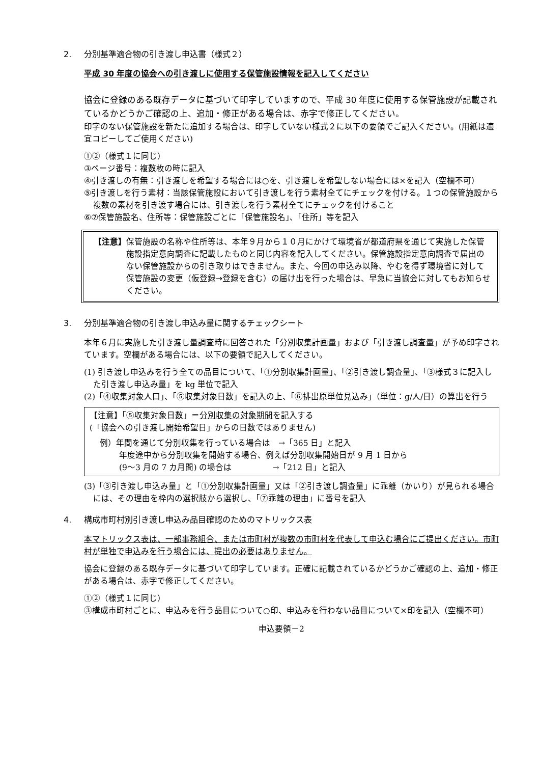2. 分別基準適合物の引き渡し申込書（様式２）
平成 30 年度の協会への引き渡しに使用する保管施設情報を記入してください
協会に登録のある既存データに基づいて印字していますので、平成 30 年度に使用する保管施設が記載されているかどうかご確認の上、追加・修正がある場合は、赤字で修正してください。
印字のない保管施設を新たに追加する場合は、印字していない様式２に以下の要領でご記入ください。(用紙は適宜コピーしてご使用ください)
①②（様式１に同じ）
③ページ番号：複数枚の時に記入
④引き渡しの有無：引き渡しを希望する場合には○を、引き渡しを希望しない場合には×を記入（空欄不可）
⑤引き渡しを行う素材：当該保管施設において引き渡しを行う素材全てにチェックを付ける。１つの保管施設から複数の素材を引き渡す場合には、引き渡しを行う素材全てにチェックを付けること
⑥⑦保管施設名、住所等：保管施設ごとに「保管施設名」、「住所」等を記入
【注意】 保管施設の名称や住所等は、本年９月から１０月にかけて環境省が都道府県を通じて実施した保管施設指定意向調査に記載したものと同じ内容を記入してください。保管施設指定意向調査で届出のない保管施設からの引き取りはできません。また、今回の申込み以降、やむを得ず環境省に対して保管施設の変更（仮登録→登録を含む）の届け出を行った場合は、早急に当協会に対してもお知らせください。
3. 分別基準適合物の引き渡し申込み量に関するチェックシート
本年６月に実施した引き渡し量調査時に回答された「分別収集計画量」および「引き渡し調査量」が予め印字されています。空欄がある場合には、以下の要領で記入してください。
(1) 引き渡し申込みを行う全ての品目について、「①分別収集計画量」、「②引き渡し調査量」、「③様式３に記入した引き渡し申込み量」を kg 単位で記入
(2)「④収集対象人口」、「⑤収集対象日数」を記入の上、「⑥排出原単位見込み」（単位：g/人/日）の算出を行う
【注意】「⑤収集対象日数」＝分別収集の対象期間を記入する
(「協会への引き渡し開始希望日」からの日数ではありません)
例）年間を通じて分別収集を行っている場合は　→「365 日」と記入
年度途中から分別収集を開始する場合、例えば分別収集開始日が 9 月 1 日から
(9〜3 月の 7 カ月間) の場合は　　　　　→「212 日」と記入
(3)「③引き渡し申込み量」と「①分別収集計画量」又は「②引き渡し調査量」に乖離（かいり）が見られる場合には、その理由を枠内の選択肢から選択し、「⑦乖離の理由」に番号を記入
4. 構成市町村別引き渡し申込み品目確認のためのマトリックス表
本マトリックス表は、一部事務組合、または市町村が複数の市町村を代表して申込む場合にご提出ください。市町村が単独で申込みを行う場合には、提出の必要はありません。
協会に登録のある既存データに基づいて印字しています。正確に記載されているかどうかご確認の上、追加・修正がある場合は、赤字で修正してください。
①②（様式１に同じ）
③構成市町村ごとに、申込みを行う品目について○印、申込みを行わない品目について×印を記入（空欄不可）
申込要領－2